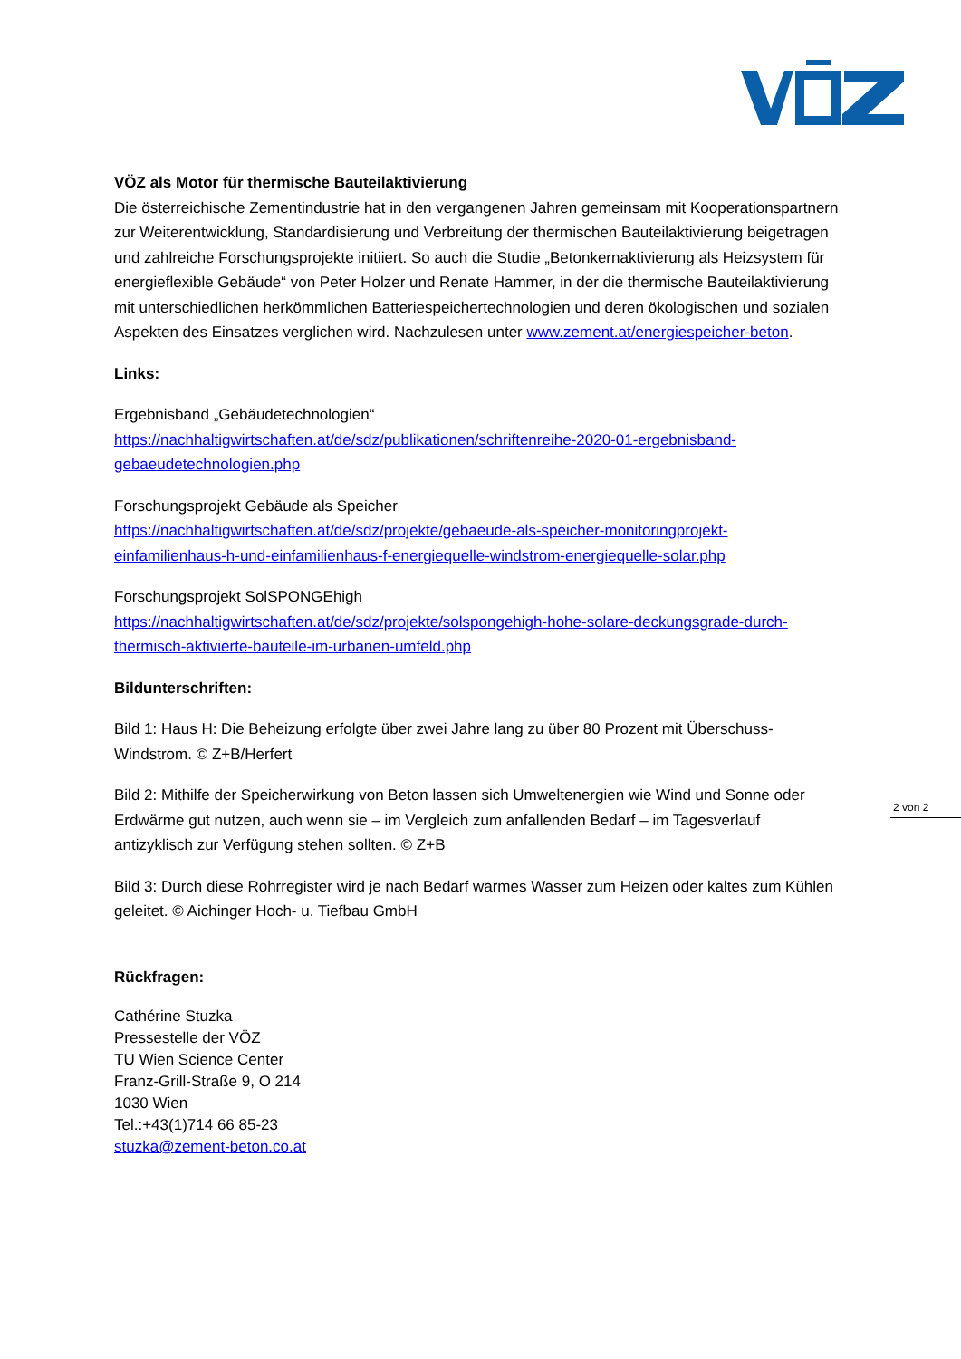2 von 2
VÖZ als Motor für thermische Bauteilaktivierung
Die österreichische Zementindustrie hat in den vergangenen Jahren gemeinsam mit Kooperationspartnern zur Weiterentwicklung, Standardisierung und Verbreitung der thermischen Bauteilaktivierung beigetragen und zahlreiche Forschungsprojekte initiiert. So auch die Studie „Betonkernaktivierung als Heizsystem für energieflexible Gebäude“ von Peter Holzer und Renate Hammer, in der die thermische Bauteilaktivierung mit unterschiedlichen herkömmlichen Batteriespeichertechnologien und deren ökologischen und sozialen Aspekten des Einsatzes verglichen wird. Nachzulesen unter www.zement.at/energiespeicher-beton.
Links:
Ergebnisband „Gebäudetechnologien“
https://nachhaltigwirtschaften.at/de/sdz/publikationen/schriftenreihe-2020-01-ergebnisband-gebaeudetechnologien.php
Forschungsprojekt Gebäude als Speicher
https://nachhaltigwirtschaften.at/de/sdz/projekte/gebaeude-als-speicher-monitoringprojekt-einfamilienhaus-h-und-einfamilienhaus-f-energiequelle-windstrom-energiequelle-solar.php
Forschungsprojekt SolSPONGEhigh
https://nachhaltigwirtschaften.at/de/sdz/projekte/solspongehigh-hohe-solare-deckungsgrade-durch-thermisch-aktivierte-bauteile-im-urbanen-umfeld.php
Bildunterschriften:
Bild 1: Haus H: Die Beheizung erfolgte über zwei Jahre lang zu über 80 Prozent mit Überschuss-Windstrom. © Z+B/Herfert
Bild 2: Mithilfe der Speicherwirkung von Beton lassen sich Umweltenergien wie Wind und Sonne oder Erdwärme gut nutzen, auch wenn sie – im Vergleich zum anfallenden Bedarf – im Tagesverlauf antizyklisch zur Verfügung stehen sollten. © Z+B
Bild 3: Durch diese Rohrregister wird je nach Bedarf warmes Wasser zum Heizen oder kaltes zum Kühlen geleitet. © Aichinger Hoch- u. Tiefbau GmbH
Rückfragen:
Cathérine Stuzka
Pressestelle der VÖZ
TU Wien Science Center
Franz-Grill-Straße 9, O 214
1030 Wien
Tel.:+43(1)714 66 85-23
stuzka@zement-beton.co.at